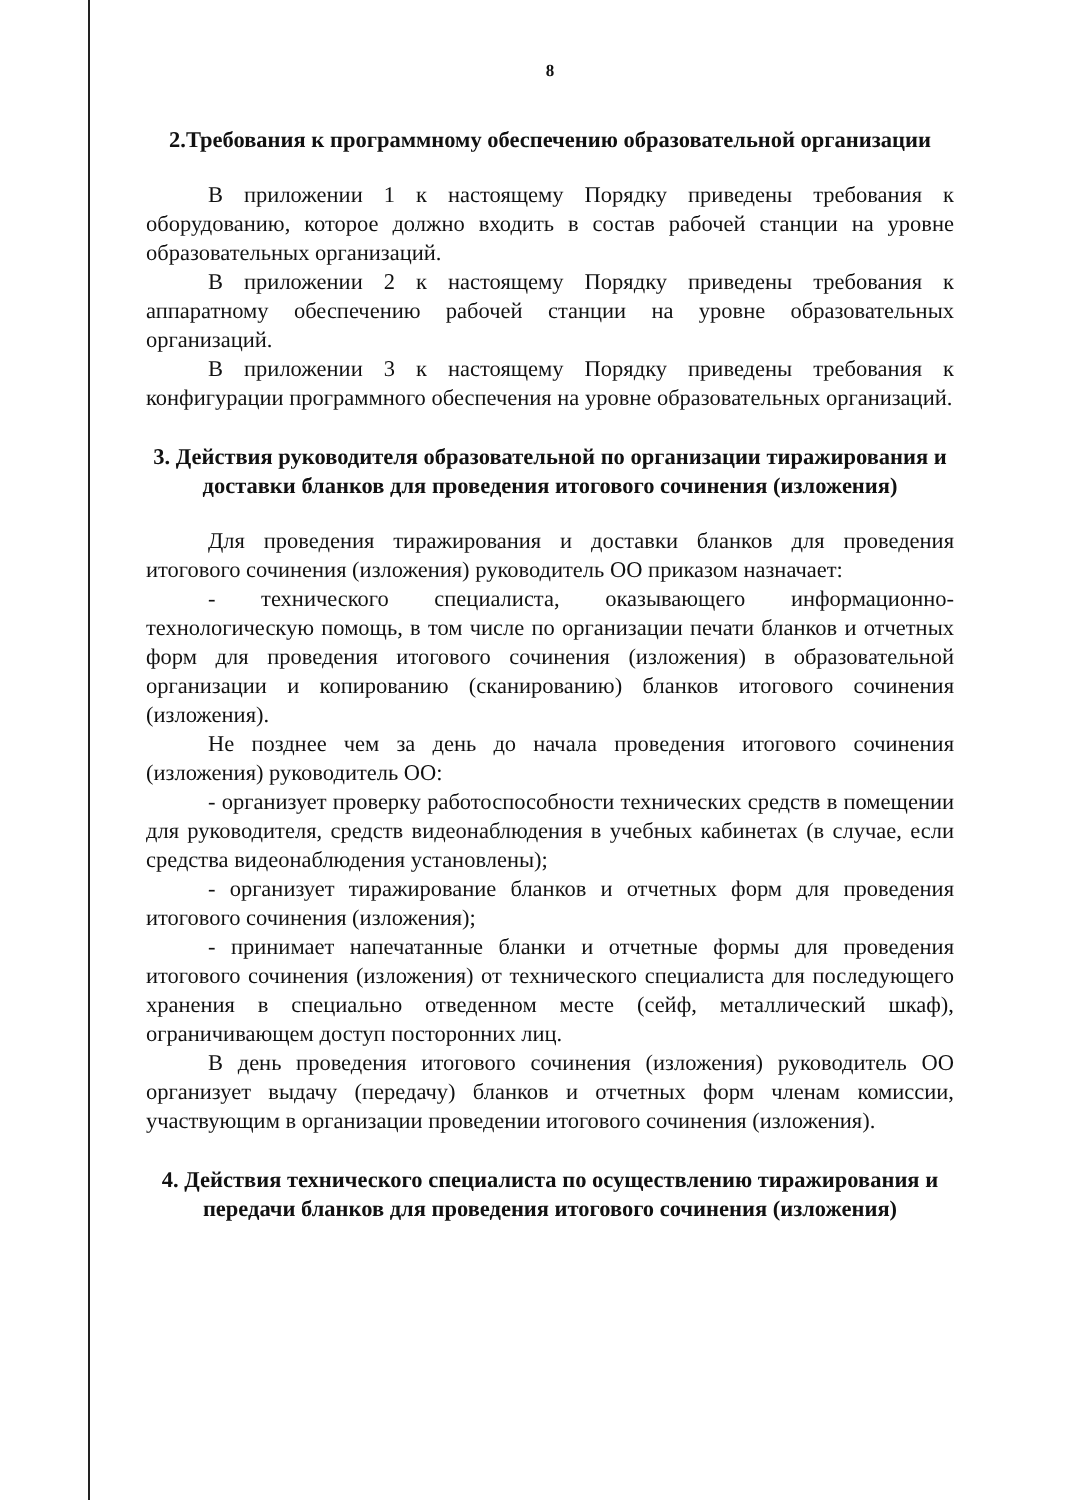8
2.Требования к программному обеспечению образовательной организации
В приложении 1 к настоящему Порядку приведены требования к оборудованию, которое должно входить в состав рабочей станции на уровне образовательных организаций.
В приложении 2 к настоящему Порядку приведены требования к аппаратному обеспечению рабочей станции на уровне образовательных организаций.
В приложении 3 к настоящему Порядку приведены требования к конфигурации программного обеспечения на уровне образовательных организаций.
3. Действия руководителя образовательной по организации тиражирования и доставки бланков для проведения итогового сочинения (изложения)
Для проведения тиражирования и доставки бланков для проведения итогового сочинения (изложения) руководитель ОО приказом назначает:
- технического специалиста, оказывающего информационно-технологическую помощь, в том числе по организации печати бланков и отчетных форм для проведения итогового сочинения (изложения) в образовательной организации и копированию (сканированию) бланков итогового сочинения (изложения).
Не позднее чем за день до начала проведения итогового сочинения (изложения) руководитель ОО:
- организует проверку работоспособности технических средств в помещении для руководителя, средств видеонаблюдения в учебных кабинетах (в случае, если средства видеонаблюдения установлены);
- организует тиражирование бланков и отчетных форм для проведения итогового сочинения (изложения);
- принимает напечатанные бланки и отчетные формы для проведения итогового сочинения (изложения) от технического специалиста для последующего хранения в специально отведенном месте (сейф, металлический шкаф), ограничивающем доступ посторонних лиц.
В день проведения итогового сочинения (изложения) руководитель ОО организует выдачу (передачу) бланков и отчетных форм членам комиссии, участвующим в организации проведении итогового сочинения (изложения).
4. Действия технического специалиста по осуществлению тиражирования и передачи бланков для проведения итогового сочинения (изложения)